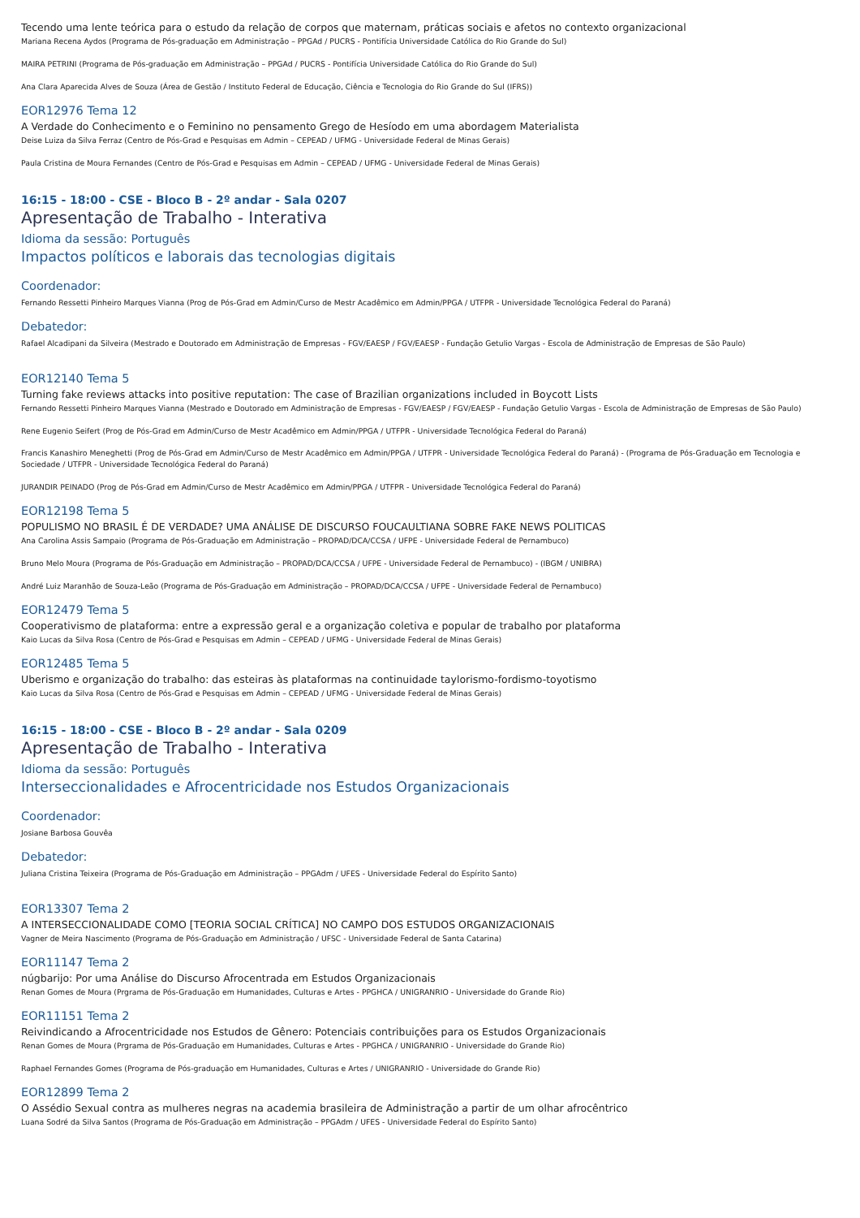Tecendo uma lente teórica para o estudo da relação de corpos que maternam, práticas sociais e afetos no contexto organizacional
Mariana Recena Aydos (Programa de Pós-graduação em Administração – PPGAd / PUCRS - Pontifícia Universidade Católica do Rio Grande do Sul)
MAIRA PETRINI (Programa de Pós-graduação em Administração – PPGAd / PUCRS - Pontifícia Universidade Católica do Rio Grande do Sul)
Ana Clara Aparecida Alves de Souza (Área de Gestão / Instituto Federal de Educação, Ciência e Tecnologia do Rio Grande do Sul (IFRS))
EOR12976 Tema 12
A Verdade do Conhecimento e o Feminino no pensamento Grego de Hesíodo em uma abordagem Materialista
Deise Luiza da Silva Ferraz (Centro de Pós-Grad e Pesquisas em Admin – CEPEAD / UFMG - Universidade Federal de Minas Gerais)
Paula Cristina de Moura Fernandes (Centro de Pós-Grad e Pesquisas em Admin – CEPEAD / UFMG - Universidade Federal de Minas Gerais)
16:15 - 18:00 - CSE - Bloco B - 2º andar - Sala 0207
Apresentação de Trabalho - Interativa
Idioma da sessão: Português
Impactos políticos e laborais das tecnologias digitais
Coordenador:
Fernando Ressetti Pinheiro Marques Vianna (Prog de Pós-Grad em Admin/Curso de Mestr Acadêmico em Admin/PPGA / UTFPR - Universidade Tecnológica Federal do Paraná)
Debatedor:
Rafael Alcadipani da Silveira (Mestrado e Doutorado em Administração de Empresas - FGV/EAESP / FGV/EAESP - Fundação Getulio Vargas - Escola de Administração de Empresas de São Paulo)
EOR12140 Tema 5
Turning fake reviews attacks into positive reputation: The case of Brazilian organizations included in Boycott Lists
Fernando Ressetti Pinheiro Marques Vianna (Mestrado e Doutorado em Administração de Empresas - FGV/EAESP / FGV/EAESP - Fundação Getulio Vargas - Escola de Administração de Empresas de São Paulo)
Rene Eugenio Seifert (Prog de Pós-Grad em Admin/Curso de Mestr Acadêmico em Admin/PPGA / UTFPR - Universidade Tecnológica Federal do Paraná)
Francis Kanashiro Meneghetti (Prog de Pós-Grad em Admin/Curso de Mestr Acadêmico em Admin/PPGA / UTFPR - Universidade Tecnológica Federal do Paraná) - (Programa de Pós-Graduação em Tecnologia e Sociedade / UTFPR - Universidade Tecnológica Federal do Paraná)
JURANDIR PEINADO (Prog de Pós-Grad em Admin/Curso de Mestr Acadêmico em Admin/PPGA / UTFPR - Universidade Tecnológica Federal do Paraná)
EOR12198 Tema 5
POPULISMO NO BRASIL É DE VERDADE? UMA ANÁLISE DE DISCURSO FOUCAULTIANA SOBRE FAKE NEWS POLITICAS
Ana Carolina Assis Sampaio (Programa de Pós-Graduação em Administração – PROPAD/DCA/CCSA / UFPE - Universidade Federal de Pernambuco)
Bruno Melo Moura (Programa de Pós-Graduação em Administração – PROPAD/DCA/CCSA / UFPE - Universidade Federal de Pernambuco) - (IBGM / UNIBRA)
André Luiz Maranhão de Souza-Leão (Programa de Pós-Graduação em Administração – PROPAD/DCA/CCSA / UFPE - Universidade Federal de Pernambuco)
EOR12479 Tema 5
Cooperativismo de plataforma: entre a expressão geral e a organização coletiva e popular de trabalho por plataforma
Kaio Lucas da Silva Rosa (Centro de Pós-Grad e Pesquisas em Admin – CEPEAD / UFMG - Universidade Federal de Minas Gerais)
EOR12485 Tema 5
Uberismo e organização do trabalho: das esteiras às plataformas na continuidade taylorismo-fordismo-toyotismo
Kaio Lucas da Silva Rosa (Centro de Pós-Grad e Pesquisas em Admin – CEPEAD / UFMG - Universidade Federal de Minas Gerais)
16:15 - 18:00 - CSE - Bloco B - 2º andar - Sala 0209
Apresentação de Trabalho - Interativa
Idioma da sessão: Português
Interseccionalidades e Afrocentricidade nos Estudos Organizacionais
Coordenador:
Josiane Barbosa Gouvêa
Debatedor:
Juliana Cristina Teixeira (Programa de Pós-Graduação em Administração – PPGAdm / UFES - Universidade Federal do Espírito Santo)
EOR13307 Tema 2
A INTERSECCIONALIDADE COMO [TEORIA SOCIAL CRÍTICA] NO CAMPO DOS ESTUDOS ORGANIZACIONAIS
Vagner de Meira Nascimento (Programa de Pós-Graduação em Administração / UFSC - Universidade Federal de Santa Catarina)
EOR11147 Tema 2
núgbarijo: Por uma Análise do Discurso Afrocentrada em Estudos Organizacionais
Renan Gomes de Moura (Prgrama de Pós-Graduação em Humanidades, Culturas e Artes - PPGHCA / UNIGRANRIO - Universidade do Grande Rio)
EOR11151 Tema 2
Reivindicando a Afrocentricidade nos Estudos de Gênero: Potenciais contribuições para os Estudos Organizacionais
Renan Gomes de Moura (Prgrama de Pós-Graduação em Humanidades, Culturas e Artes - PPGHCA / UNIGRANRIO - Universidade do Grande Rio)
Raphael Fernandes Gomes (Programa de Pós-graduação em Humanidades, Culturas e Artes / UNIGRANRIO - Universidade do Grande Rio)
EOR12899 Tema 2
O Assédio Sexual contra as mulheres negras na academia brasileira de Administração a partir de um olhar afrocêntrico
Luana Sodré da Silva Santos (Programa de Pós-Graduação em Administração – PPGAdm / UFES - Universidade Federal do Espírito Santo)